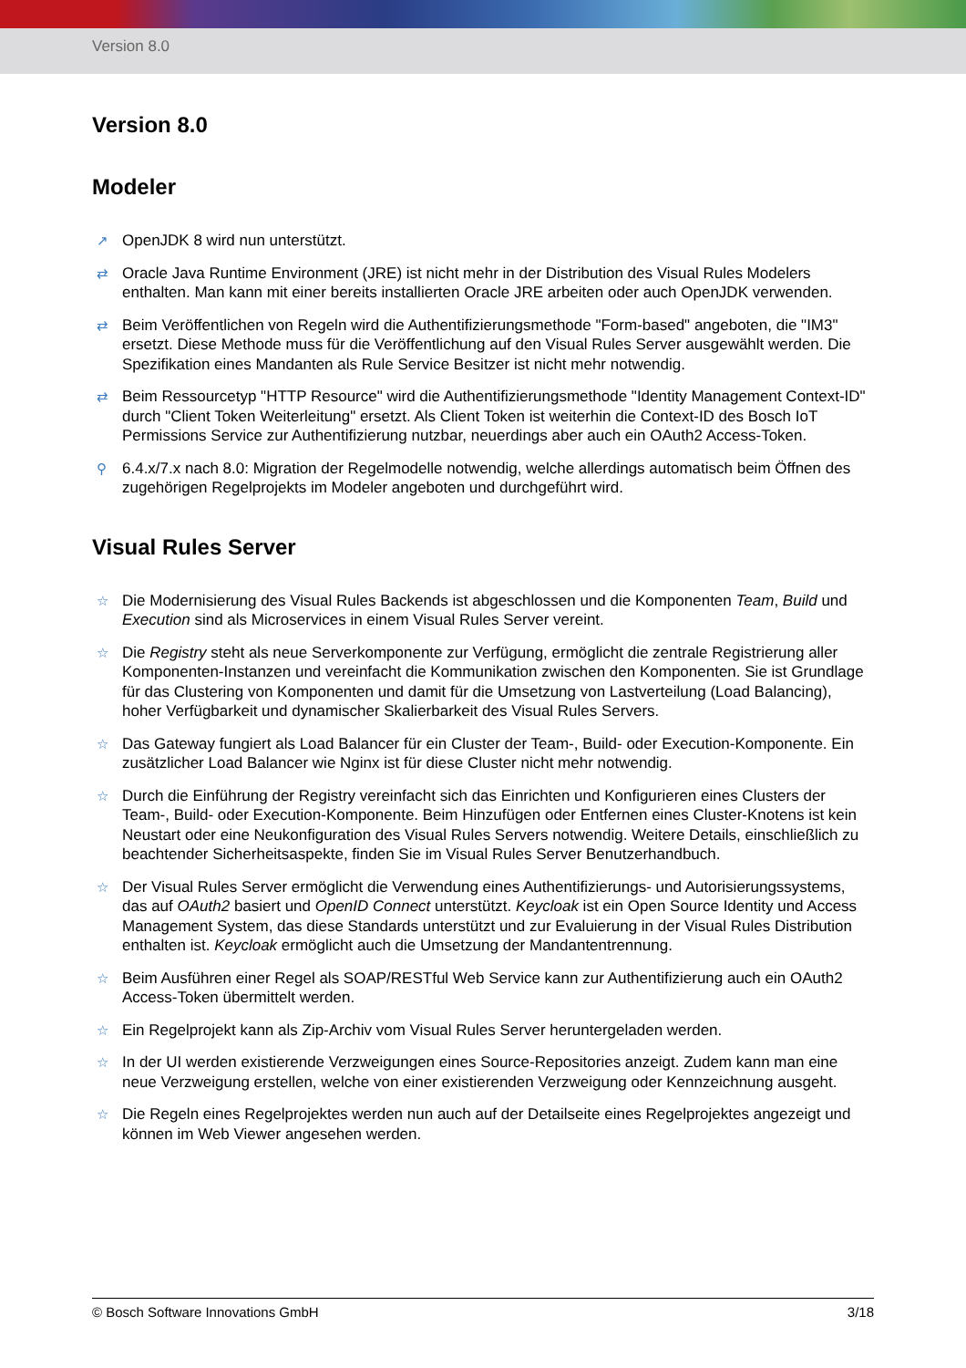Version 8.0
Version 8.0
Modeler
↗ OpenJDK 8 wird nun unterstützt.
⇄ Oracle Java Runtime Environment (JRE) ist nicht mehr in der Distribution des Visual Rules Modelers enthalten. Man kann mit einer bereits installierten Oracle JRE arbeiten oder auch OpenJDK verwenden.
⇄ Beim Veröffentlichen von Regeln wird die Authentifizierungsmethode "Form-based" angeboten, die "IM3" ersetzt. Diese Methode muss für die Veröffentlichung auf den Visual Rules Server ausgewählt werden. Die Spezifikation eines Mandanten als Rule Service Besitzer ist nicht mehr notwendig.
⇄ Beim Ressourcetyp "HTTP Resource" wird die Authentifizierungsmethode "Identity Management Context-ID" durch "Client Token Weiterleitung" ersetzt. Als Client Token ist weiterhin die Context-ID des Bosch IoT Permissions Service zur Authentifizierung nutzbar, neuerdings aber auch ein OAuth2 Access-Token.
⚲ 6.4.x/7.x nach 8.0: Migration der Regelmodelle notwendig, welche allerdings automatisch beim Öffnen des zugehörigen Regelprojekts im Modeler angeboten und durchgeführt wird.
Visual Rules Server
☆ Die Modernisierung des Visual Rules Backends ist abgeschlossen und die Komponenten Team, Build und Execution sind als Microservices in einem Visual Rules Server vereint.
☆ Die Registry steht als neue Serverkomponente zur Verfügung, ermöglicht die zentrale Registrierung aller Komponenten-Instanzen und vereinfacht die Kommunikation zwischen den Komponenten. Sie ist Grundlage für das Clustering von Komponenten und damit für die Umsetzung von Lastverteilung (Load Balancing), hoher Verfügbarkeit und dynamischer Skalierbarkeit des Visual Rules Servers.
☆ Das Gateway fungiert als Load Balancer für ein Cluster der Team-, Build- oder Execution-Komponente. Ein zusätzlicher Load Balancer wie Nginx ist für diese Cluster nicht mehr notwendig.
☆ Durch die Einführung der Registry vereinfacht sich das Einrichten und Konfigurieren eines Clusters der Team-, Build- oder Execution-Komponente. Beim Hinzufügen oder Entfernen eines Cluster-Knotens ist kein Neustart oder eine Neukonfiguration des Visual Rules Servers notwendig. Weitere Details, einschließlich zu beachtender Sicherheitsaspekte, finden Sie im Visual Rules Server Benutzerhandbuch.
☆ Der Visual Rules Server ermöglicht die Verwendung eines Authentifizierungs- und Autorisierungssystems, das auf OAuth2 basiert und OpenID Connect unterstützt. Keycloak ist ein Open Source Identity und Access Management System, das diese Standards unterstützt und zur Evaluierung in der Visual Rules Distribution enthalten ist. Keycloak ermöglicht auch die Umsetzung der Mandantentrennung.
☆ Beim Ausführen einer Regel als SOAP/RESTful Web Service kann zur Authentifizierung auch ein OAuth2 Access-Token übermittelt werden.
☆ Ein Regelprojekt kann als Zip-Archiv vom Visual Rules Server heruntergeladen werden.
☆ In der UI werden existierende Verzweigungen eines Source-Repositories anzeigt. Zudem kann man eine neue Verzweigung erstellen, welche von einer existierenden Verzweigung oder Kennzeichnung ausgeht.
☆ Die Regeln eines Regelprojektes werden nun auch auf der Detailseite eines Regelprojektes angezeigt und können im Web Viewer angesehen werden.
© Bosch Software Innovations GmbH 3/18